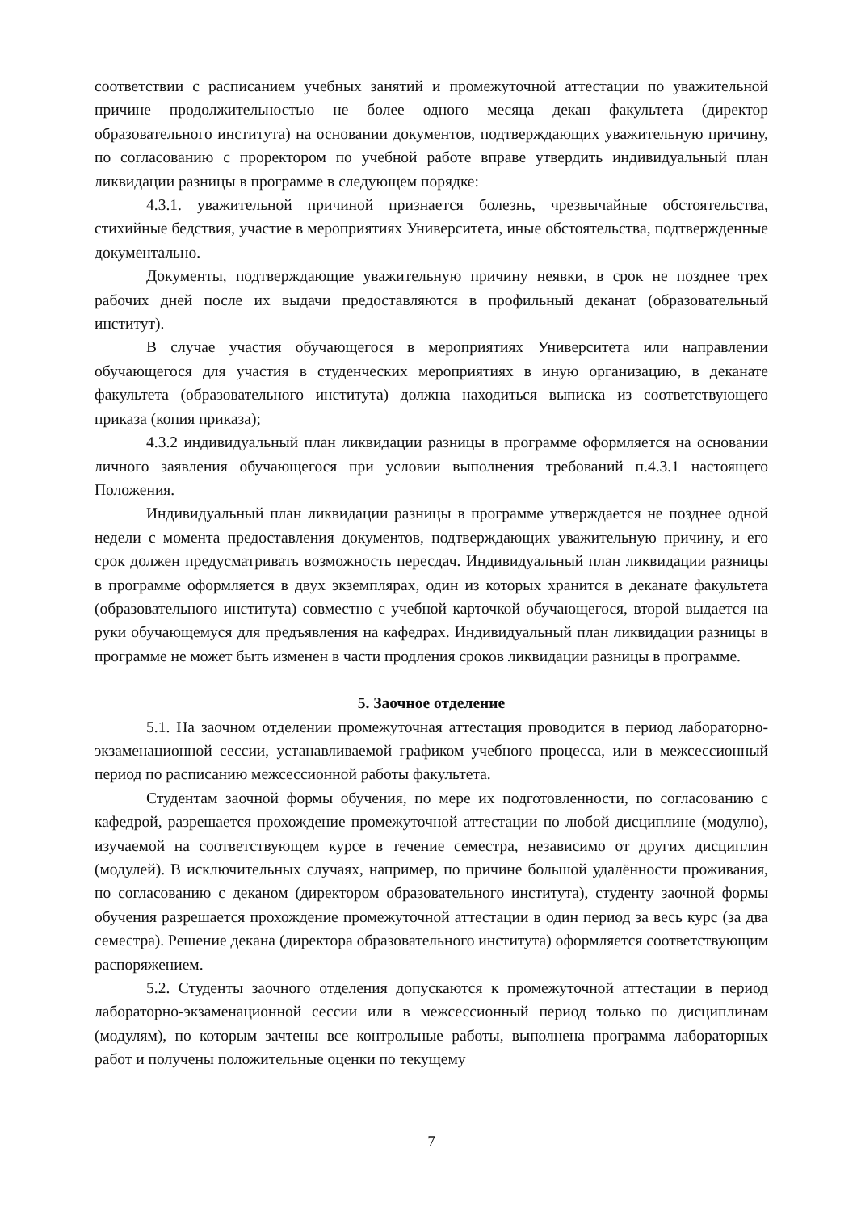соответствии с расписанием учебных занятий и промежуточной аттестации по уважительной причине продолжительностью не более одного месяца декан факультета (директор образовательного института) на основании документов, подтверждающих уважительную причину, по согласованию с проректором по учебной работе вправе утвердить индивидуальный план ликвидации разницы в программе в следующем порядке:
4.3.1. уважительной причиной признается болезнь, чрезвычайные обстоятельства, стихийные бедствия, участие в мероприятиях Университета, иные обстоятельства, подтвержденные документально.
Документы, подтверждающие уважительную причину неявки, в срок не позднее трех рабочих дней после их выдачи предоставляются в профильный деканат (образовательный институт).
В случае участия обучающегося в мероприятиях Университета или направлении обучающегося для участия в студенческих мероприятиях в иную организацию, в деканате факультета (образовательного института) должна находиться выписка из соответствующего приказа (копия приказа);
4.3.2 индивидуальный план ликвидации разницы в программе оформляется на основании личного заявления обучающегося при условии выполнения требований п.4.3.1 настоящего Положения.
Индивидуальный план ликвидации разницы в программе утверждается не позднее одной недели с момента предоставления документов, подтверждающих уважительную причину, и его срок должен предусматривать возможность пересдач. Индивидуальный план ликвидации разницы в программе оформляется в двух экземплярах, один из которых хранится в деканате факультета (образовательного института) совместно с учебной карточкой обучающегося, второй выдается на руки обучающемуся для предъявления на кафедрах. Индивидуальный план ликвидации разницы в программе не может быть изменен в части продления сроков ликвидации разницы в программе.
5. Заочное отделение
5.1. На заочном отделении промежуточная аттестация проводится в период лабораторно-экзаменационной сессии, устанавливаемой графиком учебного процесса, или в межсессионный период по расписанию межсессионной работы факультета.
Студентам заочной формы обучения, по мере их подготовленности, по согласованию с кафедрой, разрешается прохождение промежуточной аттестации по любой дисциплине (модулю), изучаемой на соответствующем курсе в течение семестра, независимо от других дисциплин (модулей). В исключительных случаях, например, по причине большой удалённости проживания, по согласованию с деканом (директором образовательного института), студенту заочной формы обучения разрешается прохождение промежуточной аттестации в один период за весь курс (за два семестра). Решение декана (директора образовательного института) оформляется соответствующим распоряжением.
5.2. Студенты заочного отделения допускаются к промежуточной аттестации в период лабораторно-экзаменационной сессии или в межсессионный период только по дисциплинам (модулям), по которым зачтены все контрольные работы, выполнена программа лабораторных работ и получены положительные оценки по текущему
7